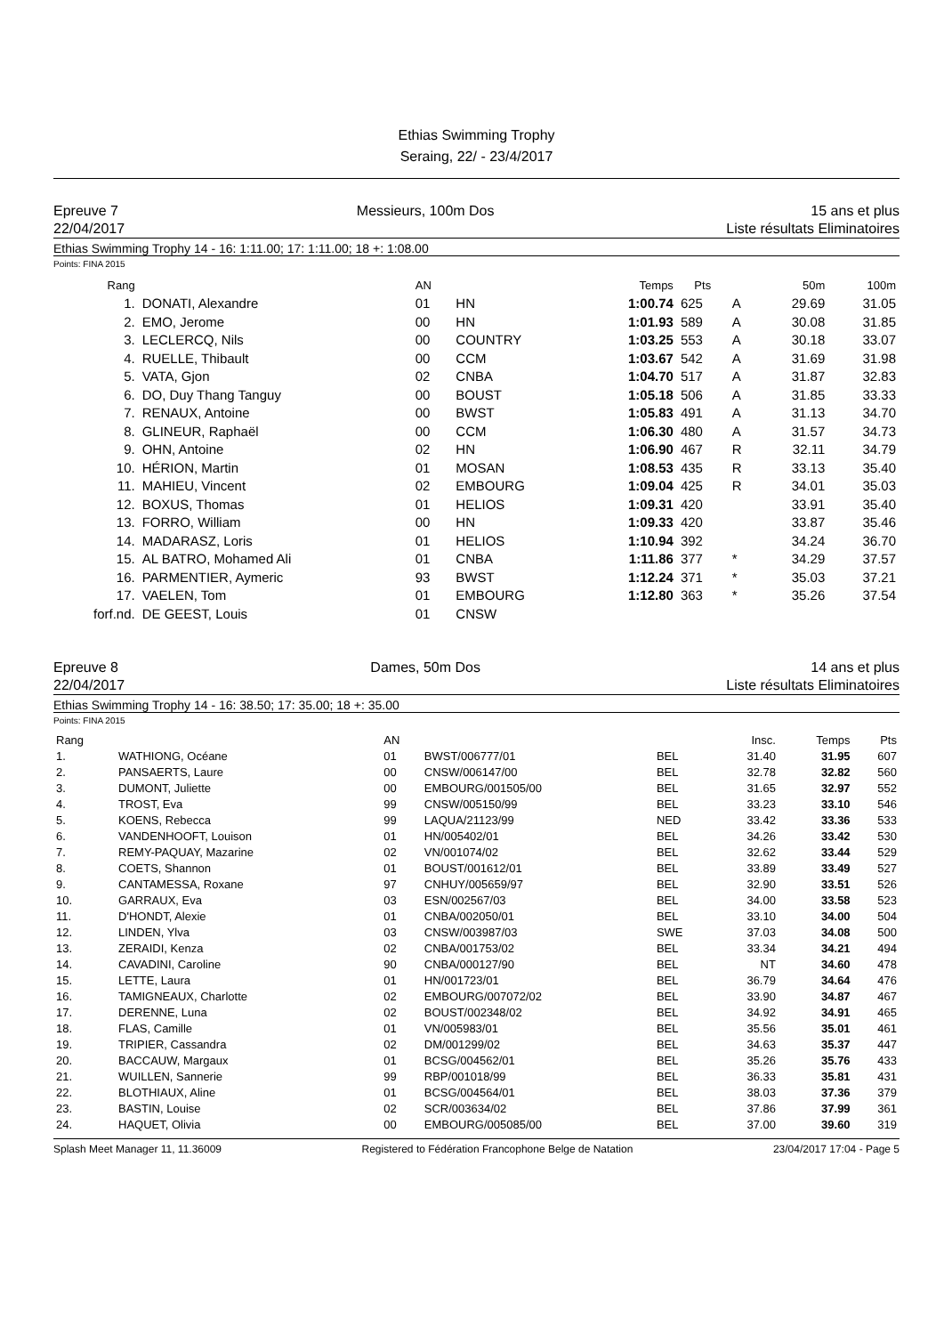Ethias Swimming Trophy
Seraing, 22/ - 23/4/2017
Epreuve 7
22/04/2017
Messieurs, 100m Dos 15 ans et plus
Liste résultats Eliminatoires
Ethias Swimming Trophy 14 - 16: 1:11.00; 17: 1:11.00; 18 +: 1:08.00
Points: FINA 2015
| Rang | | AN | | Temps | Pts | | 50m | 100m |
| --- | --- | --- | --- | --- | --- | --- | --- | --- |
| 1. | DONATI, Alexandre | 01 | HN | 1:00.74 | 625 | A | 29.69 | 31.05 |
| 2. | EMO, Jerome | 00 | HN | 1:01.93 | 589 | A | 30.08 | 31.85 |
| 3. | LECLERCQ, Nils | 00 | COUNTRY | 1:03.25 | 553 | A | 30.18 | 33.07 |
| 4. | RUELLE, Thibault | 00 | CCM | 1:03.67 | 542 | A | 31.69 | 31.98 |
| 5. | VATA, Gjon | 02 | CNBA | 1:04.70 | 517 | A | 31.87 | 32.83 |
| 6. | DO, Duy Thang Tanguy | 00 | BOUST | 1:05.18 | 506 | A | 31.85 | 33.33 |
| 7. | RENAUX, Antoine | 00 | BWST | 1:05.83 | 491 | A | 31.13 | 34.70 |
| 8. | GLINEUR, Raphaël | 00 | CCM | 1:06.30 | 480 | A | 31.57 | 34.73 |
| 9. | OHN, Antoine | 02 | HN | 1:06.90 | 467 | R | 32.11 | 34.79 |
| 10. | HÉRION, Martin | 01 | MOSAN | 1:08.53 | 435 | R | 33.13 | 35.40 |
| 11. | MAHIEU, Vincent | 02 | EMBOURG | 1:09.04 | 425 | R | 34.01 | 35.03 |
| 12. | BOXUS, Thomas | 01 | HELIOS | 1:09.31 | 420 | | 33.91 | 35.40 |
| 13. | FORRO, William | 00 | HN | 1:09.33 | 420 | | 33.87 | 35.46 |
| 14. | MADARASZ, Loris | 01 | HELIOS | 1:10.94 | 392 | | 34.24 | 36.70 |
| 15. | AL BATRO, Mohamed Ali | 01 | CNBA | 1:11.86 | 377 | * | 34.29 | 37.57 |
| 16. | PARMENTIER, Aymeric | 93 | BWST | 1:12.24 | 371 | * | 35.03 | 37.21 |
| 17. | VAELEN, Tom | 01 | EMBOURG | 1:12.80 | 363 | * | 35.26 | 37.54 |
| forf.nd. | DE GEEST, Louis | 01 | CNSW | | | | | |
Epreuve 8
22/04/2017
Dames, 50m Dos 14 ans et plus
Liste résultats Eliminatoires
Ethias Swimming Trophy 14 - 16: 38.50; 17: 35.00; 18 +: 35.00
Points: FINA 2015
| Rang | | AN | | | Insc. | Temps | Pts |
| --- | --- | --- | --- | --- | --- | --- | --- |
| 1. | WATHIONG, Océane | 01 | BWST/006777/01 | BEL | 31.40 | 31.95 | 607 |
| 2. | PANSAERTS, Laure | 00 | CNSW/006147/00 | BEL | 32.78 | 32.82 | 560 |
| 3. | DUMONT, Juliette | 00 | EMBOURG/001505/00 | BEL | 31.65 | 32.97 | 552 |
| 4. | TROST, Eva | 99 | CNSW/005150/99 | BEL | 33.23 | 33.10 | 546 |
| 5. | KOENS, Rebecca | 99 | LAQUA/21123/99 | NED | 33.42 | 33.36 | 533 |
| 6. | VANDENHOOFT, Louison | 01 | HN/005402/01 | BEL | 34.26 | 33.42 | 530 |
| 7. | REMY-PAQUAY, Mazarine | 02 | VN/001074/02 | BEL | 32.62 | 33.44 | 529 |
| 8. | COETS, Shannon | 01 | BOUST/001612/01 | BEL | 33.89 | 33.49 | 527 |
| 9. | CANTAMESSA, Roxane | 97 | CNHUY/005659/97 | BEL | 32.90 | 33.51 | 526 |
| 10. | GARRAUX, Eva | 03 | ESN/002567/03 | BEL | 34.00 | 33.58 | 523 |
| 11. | D'HONDT, Alexie | 01 | CNBA/002050/01 | BEL | 33.10 | 34.00 | 504 |
| 12. | LINDEN, Ylva | 03 | CNSW/003987/03 | SWE | 37.03 | 34.08 | 500 |
| 13. | ZERAIDI, Kenza | 02 | CNBA/001753/02 | BEL | 33.34 | 34.21 | 494 |
| 14. | CAVADINI, Caroline | 90 | CNBA/000127/90 | BEL | NT | 34.60 | 478 |
| 15. | LETTE, Laura | 01 | HN/001723/01 | BEL | 36.79 | 34.64 | 476 |
| 16. | TAMIGNEAUX, Charlotte | 02 | EMBOURG/007072/02 | BEL | 33.90 | 34.87 | 467 |
| 17. | DERENNE, Luna | 02 | BOUST/002348/02 | BEL | 34.92 | 34.91 | 465 |
| 18. | FLAS, Camille | 01 | VN/005983/01 | BEL | 35.56 | 35.01 | 461 |
| 19. | TRIPIER, Cassandra | 02 | DM/001299/02 | BEL | 34.63 | 35.37 | 447 |
| 20. | BACCAUW, Margaux | 01 | BCSG/004562/01 | BEL | 35.26 | 35.76 | 433 |
| 21. | WUILLEN, Sannerie | 99 | RBP/001018/99 | BEL | 36.33 | 35.81 | 431 |
| 22. | BLOTHIAUX, Aline | 01 | BCSG/004564/01 | BEL | 38.03 | 37.36 | 379 |
| 23. | BASTIN, Louise | 02 | SCR/003634/02 | BEL | 37.86 | 37.99 | 361 |
| 24. | HAQUET, Olivia | 00 | EMBOURG/005085/00 | BEL | 37.00 | 39.60 | 319 |
Splash Meet Manager 11, 11.36009 Registered to Fédération Francophone Belge de Natation 23/04/2017 17:04 - Page 5